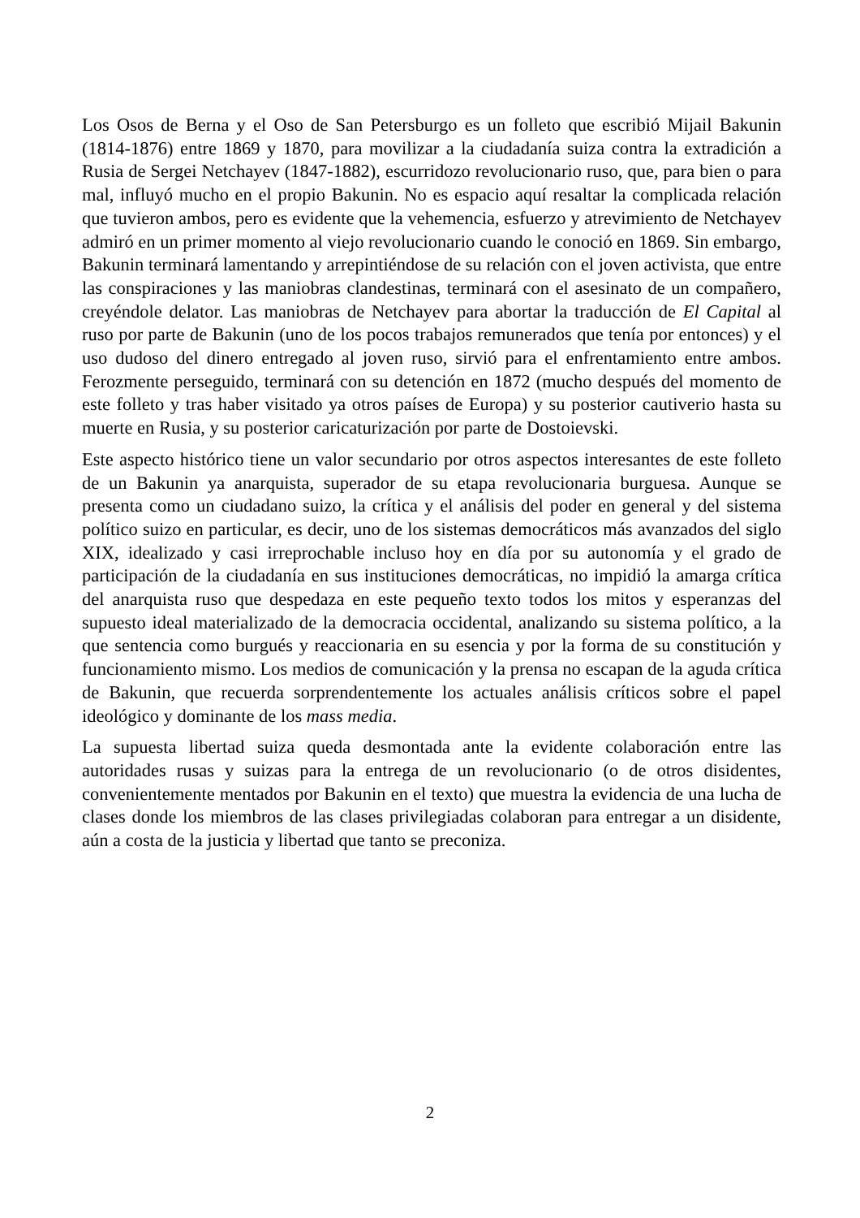Los Osos de Berna y el Oso de San Petersburgo es un folleto que escribió Mijail Bakunin (1814-1876) entre 1869 y 1870, para movilizar a la ciudadanía suiza contra la extradición a Rusia de Sergei Netchayev (1847-1882), escurridozo revolucionario ruso, que, para bien o para mal, influyó mucho en el propio Bakunin. No es espacio aquí resaltar la complicada relación que tuvieron ambos, pero es evidente que la vehemencia, esfuerzo y atrevimiento de Netchayev admiró en un primer momento al viejo revolucionario cuando le conoció en 1869. Sin embargo, Bakunin terminará lamentando y arrepintiéndose de su relación con el joven activista, que entre las conspiraciones y las maniobras clandestinas, terminará con el asesinato de un compañero, creyéndole delator. Las maniobras de Netchayev para abortar la traducción de El Capital al ruso por parte de Bakunin (uno de los pocos trabajos remunerados que tenía por entonces) y el uso dudoso del dinero entregado al joven ruso, sirvió para el enfrentamiento entre ambos. Ferozmente perseguido, terminará con su detención en 1872 (mucho después del momento de este folleto y tras haber visitado ya otros países de Europa) y su posterior cautiverio hasta su muerte en Rusia, y su posterior caricaturización por parte de Dostoievski.
Este aspecto histórico tiene un valor secundario por otros aspectos interesantes de este folleto de un Bakunin ya anarquista, superador de su etapa revolucionaria burguesa. Aunque se presenta como un ciudadano suizo, la crítica y el análisis del poder en general y del sistema político suizo en particular, es decir, uno de los sistemas democráticos más avanzados del siglo XIX, idealizado y casi irreprochable incluso hoy en día por su autonomía y el grado de participación de la ciudadanía en sus instituciones democráticas, no impidió la amarga crítica del anarquista ruso que despedaza en este pequeño texto todos los mitos y esperanzas del supuesto ideal materializado de la democracia occidental, analizando su sistema político, a la que sentencia como burgués y reaccionaria en su esencia y por la forma de su constitución y funcionamiento mismo. Los medios de comunicación y la prensa no escapan de la aguda crítica de Bakunin, que recuerda sorprendentemente los actuales análisis críticos sobre el papel ideológico y dominante de los mass media.
La supuesta libertad suiza queda desmontada ante la evidente colaboración entre las autoridades rusas y suizas para la entrega de un revolucionario (o de otros disidentes, convenientemente mentados por Bakunin en el texto) que muestra la evidencia de una lucha de clases donde los miembros de las clases privilegiadas colaboran para entregar a un disidente, aún a costa de la justicia y libertad que tanto se preconiza.
2